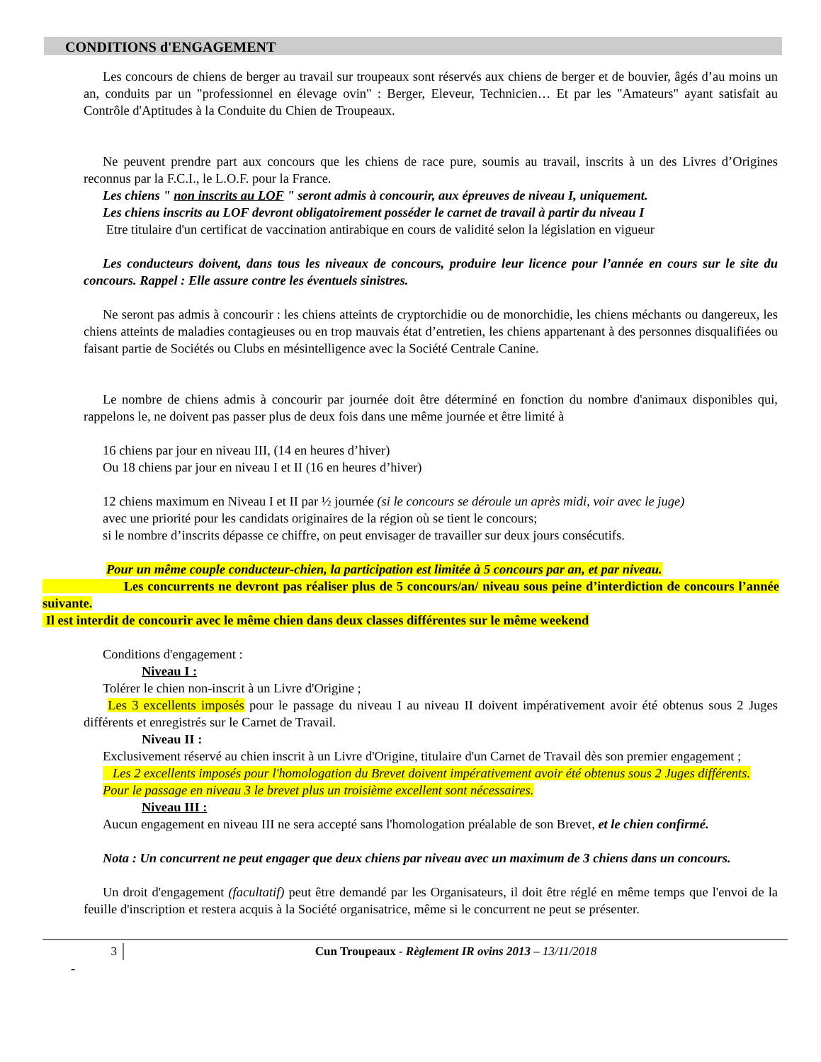CONDITIONS d'ENGAGEMENT
Les concours de chiens de berger au travail sur troupeaux sont réservés aux chiens de berger et de bouvier, âgés d’au moins un an, conduits par un "professionnel en élevage ovin" : Berger, Eleveur, Technicien… Et par les "Amateurs" ayant satisfait au Contrôle d'Aptitudes à la Conduite du Chien de Troupeaux.
Ne peuvent prendre part aux concours que les chiens de race pure, soumis au travail, inscrits à un des Livres d’Origines reconnus par la F.C.I., le L.O.F. pour la France.
Les chiens " non inscrits au LOF " seront admis à concourir, aux épreuves de niveau I, uniquement.
Les chiens inscrits au LOF devront obligatoirement posséder le carnet de travail à partir du niveau I
Etre titulaire d'un certificat de vaccination antirabique en cours de validité selon la législation en vigueur
Les conducteurs doivent, dans tous les niveaux de concours, produire leur licence pour l’année en cours sur le site du concours. Rappel : Elle assure contre les éventuels sinistres.
Ne seront pas admis à concourir : les chiens atteints de cryptorchidie ou de monorchidie, les chiens méchants ou dangereux, les chiens atteints de maladies contagieuses ou en trop mauvais état d’entretien, les chiens appartenant à des personnes disqualifiées ou faisant partie de Sociétés ou Clubs en mésintelligence avec la Société Centrale Canine.
Le nombre de chiens admis à concourir par journée doit être déterminé en fonction du nombre d'animaux disponibles qui, rappelons le, ne doivent pas passer plus de deux fois dans une même journée et être limité à
16 chiens par jour en niveau III, (14 en heures d’hiver)
Ou 18 chiens par jour en niveau I et II (16 en heures d’hiver)
12 chiens maximum en Niveau I et II par ½ journée (si le concours se déroule un après midi, voir avec le juge)
avec une priorité pour les candidats originaires de la région où se tient le concours;
si le nombre d’inscrits dépasse ce chiffre, on peut envisager de travailler sur deux jours consécutifs.
Pour un même couple conducteur-chien, la participation est limitée à 5 concours par an, et par niveau.
Les concurrents ne devront pas réaliser plus de 5 concours/an/ niveau sous peine d’interdiction de concours l’année suivante.
Il est interdit de concourir avec le même chien dans deux classes différentes sur le même weekend
Conditions d'engagement :
Niveau I :
Tolérer le chien non-inscrit à un Livre d'Origine ;
Les 3 excellents imposés pour le passage du niveau I au niveau II doivent impérativement avoir été obtenus sous 2 Juges différents et enregistrés sur le Carnet de Travail.
Niveau II :
Exclusivement réservé au chien inscrit à un Livre d'Origine, titulaire d'un Carnet de Travail dès son premier engagement ;
Les 2 excellents imposés pour l'homologation du Brevet doivent impérativement avoir été obtenus sous 2 Juges différents.
Pour le passage en niveau 3 le brevet plus un troisième excellent sont nécessaires.
Niveau III :
Aucun engagement en niveau III ne sera accepté sans l'homologation préalable de son Brevet, et le chien confirmé.
Nota : Un concurrent ne peut engager que deux chiens par niveau avec un maximum de 3 chiens dans un concours.
Un droit d'engagement (facultatif) peut être demandé par les Organisateurs, il doit être réglé en même temps que l'envoi de la feuille d'inscription et restera acquis à la Société organisatrice, même si le concurrent ne peut se présenter.
3 Cun Troupeaux - Règlement IR ovins 2013 – 13/11/2018
-